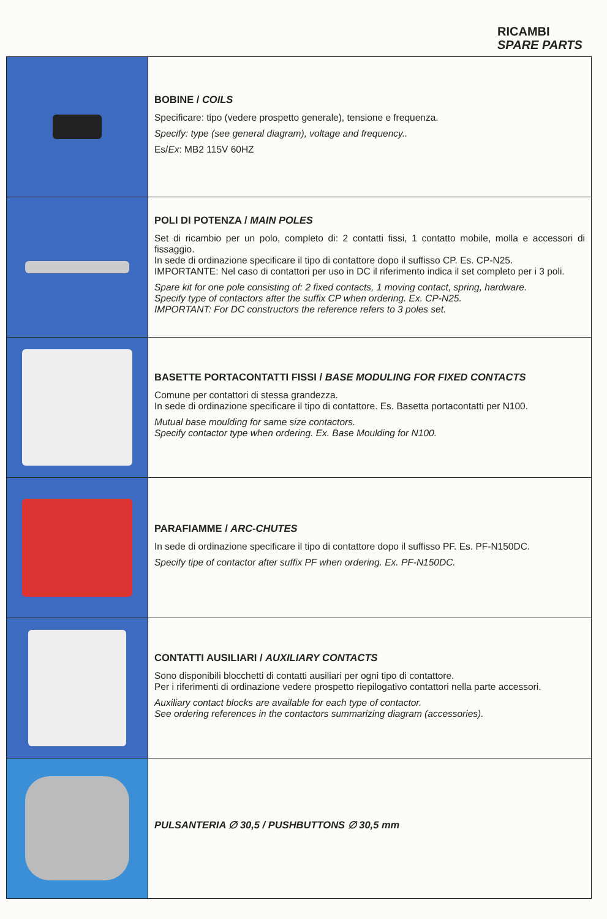RICAMBI
SPARE PARTS
| | BOBINE / COILS Specificare: tipo (vedere prospetto generale), tensione e frequenza. Specify: type (see general diagram), voltage and frequency.. Es/ Ex : MB2 115V 60HZ |
| | POLI DI POTENZA / MAIN POLES Set di ricambio per un polo, completo di: 2 contatti fissi, 1 contatto mobile, molla e accessori di fissaggio. In sede di ordinazione specificare il tipo di contattore dopo il suffisso CP. Es. CP-N25. IMPORTANTE: Nel caso di contattori per uso in DC il riferimento indica il set completo per i 3 poli. Spare kit for one pole consisting of: 2 fixed contacts, 1 moving contact, spring, hardware. Specify type of contactors after the suffix CP when ordering. Ex. CP-N25. IMPORTANT: For DC constructors the reference refers to 3 poles set. |
| | BASETTE PORTACONTATTI FISSI / BASE MODULING FOR FIXED CONTACTS Comune per contattori di stessa grandezza. In sede di ordinazione specificare il tipo di contattore. Es. Basetta portacontatti per N100. Mutual base moulding for same size contactors. Specify contactor type when ordering. Ex. Base Moulding for N100. |
| | PARAFIAMME / ARC-CHUTES In sede di ordinazione specificare il tipo di contattore dopo il suffisso PF. Es. PF-N150DC. Specify tipe of contactor after suffix PF when ordering. Ex. PF-N150DC. |
| | CONTATTI AUSILIARI / AUXILIARY CONTACTS Sono disponibili blocchetti di contatti ausiliari per ogni tipo di contattore. Per i riferimenti di ordinazione vedere prospetto riepilogativo contattori nella parte accessori. Auxiliary contact blocks are available for each type of contactor. See ordering references in the contactors summarizing diagram (accessories). |
| | PULSANTERIA ∅ 30,5 / PUSHBUTTONS ∅ 30,5 mm |